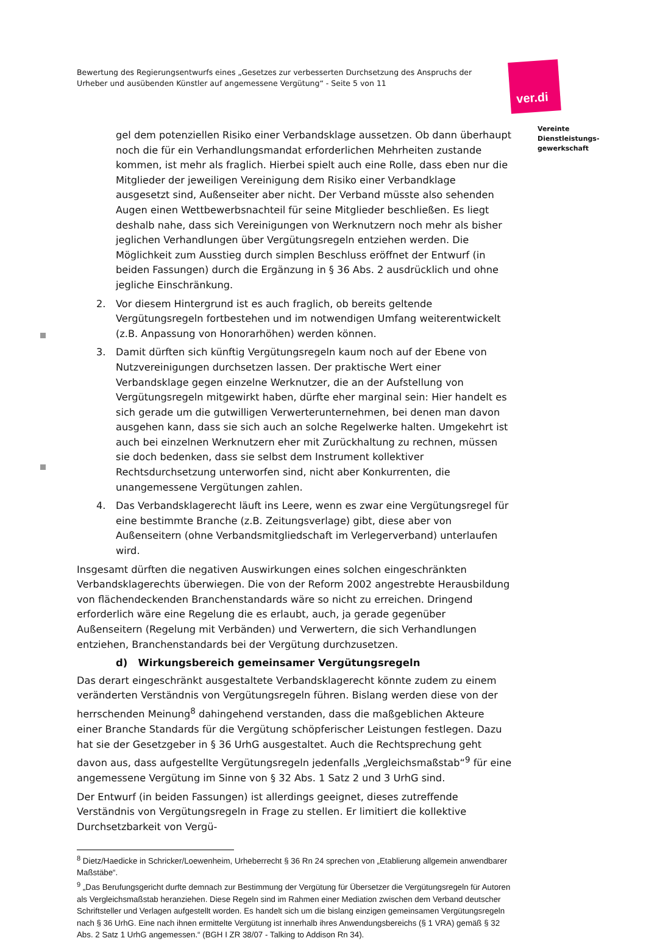Bewertung des Regierungsentwurfs eines „Gesetzes zur verbesserten Durchsetzung des Anspruchs der Urheber und ausübenden Künstler auf angemessene Vergütung“ - Seite 5 von 11
ver.di
Vereinte
Dienstleistungs-
gewerkschaft
gel dem potenziellen Risiko einer Verbandsklage aussetzen. Ob dann überhaupt noch die für ein Verhandlungsmandat erforderlichen Mehrheiten zustande kommen, ist mehr als fraglich. Hierbei spielt auch eine Rolle, dass eben nur die Mitglieder der jeweiligen Vereinigung dem Risiko einer Verbandklage ausgesetzt sind, Außenseiter aber nicht. Der Verband müsste also sehenden Augen einen Wettbewerbsnachteil für seine Mitglieder beschließen. Es liegt deshalb nahe, dass sich Vereinigungen von Werknutzern noch mehr als bisher jeglichen Verhandlungen über Vergütungsregeln entziehen werden. Die Möglichkeit zum Ausstieg durch simplen Beschluss eröffnet der Entwurf (in beiden Fassungen) durch die Ergänzung in § 36 Abs. 2 ausdrücklich und ohne jegliche Einschränkung.
2. Vor diesem Hintergrund ist es auch fraglich, ob bereits geltende Vergütungsregeln fortbestehen und im notwendigen Umfang weiterentwickelt (z.B. Anpassung von Honorarhöhen) werden können.
3. Damit dürften sich künftig Vergütungsregeln kaum noch auf der Ebene von Nutzvereinigungen durchsetzen lassen. Der praktische Wert einer Verbandsklage gegen einzelne Werknutzer, die an der Aufstellung von Vergütungsregeln mitgewirkt haben, dürfte eher marginal sein: Hier handelt es sich gerade um die gutwilligen Verwerterunternehmen, bei denen man davon ausgehen kann, dass sie sich auch an solche Regelwerke halten. Umgekehrt ist auch bei einzelnen Werknutzern eher mit Zurückhaltung zu rechnen, müssen sie doch bedenken, dass sie selbst dem Instrument kollektiver Rechtsdurchsetzung unterworfen sind, nicht aber Konkurrenten, die unangemessene Vergütungen zahlen.
4. Das Verbandsklagerecht läuft ins Leere, wenn es zwar eine Vergütungsregel für eine bestimmte Branche (z.B. Zeitungsverlage) gibt, diese aber von Außenseitern (ohne Verbandsmitgliedschaft im Verlegerverband) unterlaufen wird.
Insgesamt dürften die negativen Auswirkungen eines solchen eingeschränkten Verbandsklagerechts überwiegen. Die von der Reform 2002 angestrebte Herausbildung von flächendeckenden Branchenstandards wäre so nicht zu erreichen. Dringend erforderlich wäre eine Regelung die es erlaubt, auch, ja gerade gegenüber Außenseitern (Regelung mit Verbänden) und Verwertern, die sich Verhandlungen entziehen, Branchenstandards bei der Vergütung durchzusetzen.
d) Wirkungsbereich gemeinsamer Vergütungsregeln
Das derart eingeschränkt ausgestaltete Verbandsklagerecht könnte zudem zu einem veränderten Verständnis von Vergütungsregeln führen. Bislang werden diese von der herrschenden Meinung<sup>8</sup> dahingehend verstanden, dass die maßgeblichen Akteure einer Branche Standards für die Vergütung schöpferischer Leistungen festlegen. Dazu hat sie der Gesetzgeber in § 36 UrhG ausgestaltet. Auch die Rechtsprechung geht davon aus, dass aufgestellte Vergütungsregeln jedenfalls „Vergleichsmaßstab“<sup>9</sup> für eine angemessene Vergütung im Sinne von § 32 Abs. 1 Satz 2 und 3 UrhG sind.
Der Entwurf (in beiden Fassungen) ist allerdings geeignet, dieses zutreffende Verständnis von Vergütungsregeln in Frage zu stellen. Er limitiert die kollektive Durchsetzbarkeit von Vergü-
<sup>8</sup> Dietz/Haedicke in Schricker/Loewenheim, Urheberrecht § 36 Rn 24 sprechen von „Etablierung allgemein anwendbarer Maßstäbe“.
<sup>9</sup> „Das Berufungsgericht durfte demnach zur Bestimmung der Vergütung für Übersetzer die Vergütungsregeln für Autoren als Vergleichsmaßstab heranziehen. Diese Regeln sind im Rahmen einer Mediation zwischen dem Verband deutscher Schriftsteller und Verlagen aufgestellt worden. Es handelt sich um die bislang einzigen gemeinsamen Vergütungsregeln nach § 36 UrhG. Eine nach ihnen ermittelte Vergütung ist innerhalb ihres Anwendungsbereichs (§ 1 VRA) gemäß § 32 Abs. 2 Satz 1 UrhG angemessen.“ (BGH I ZR 38/07 - Talking to Addison Rn 34).